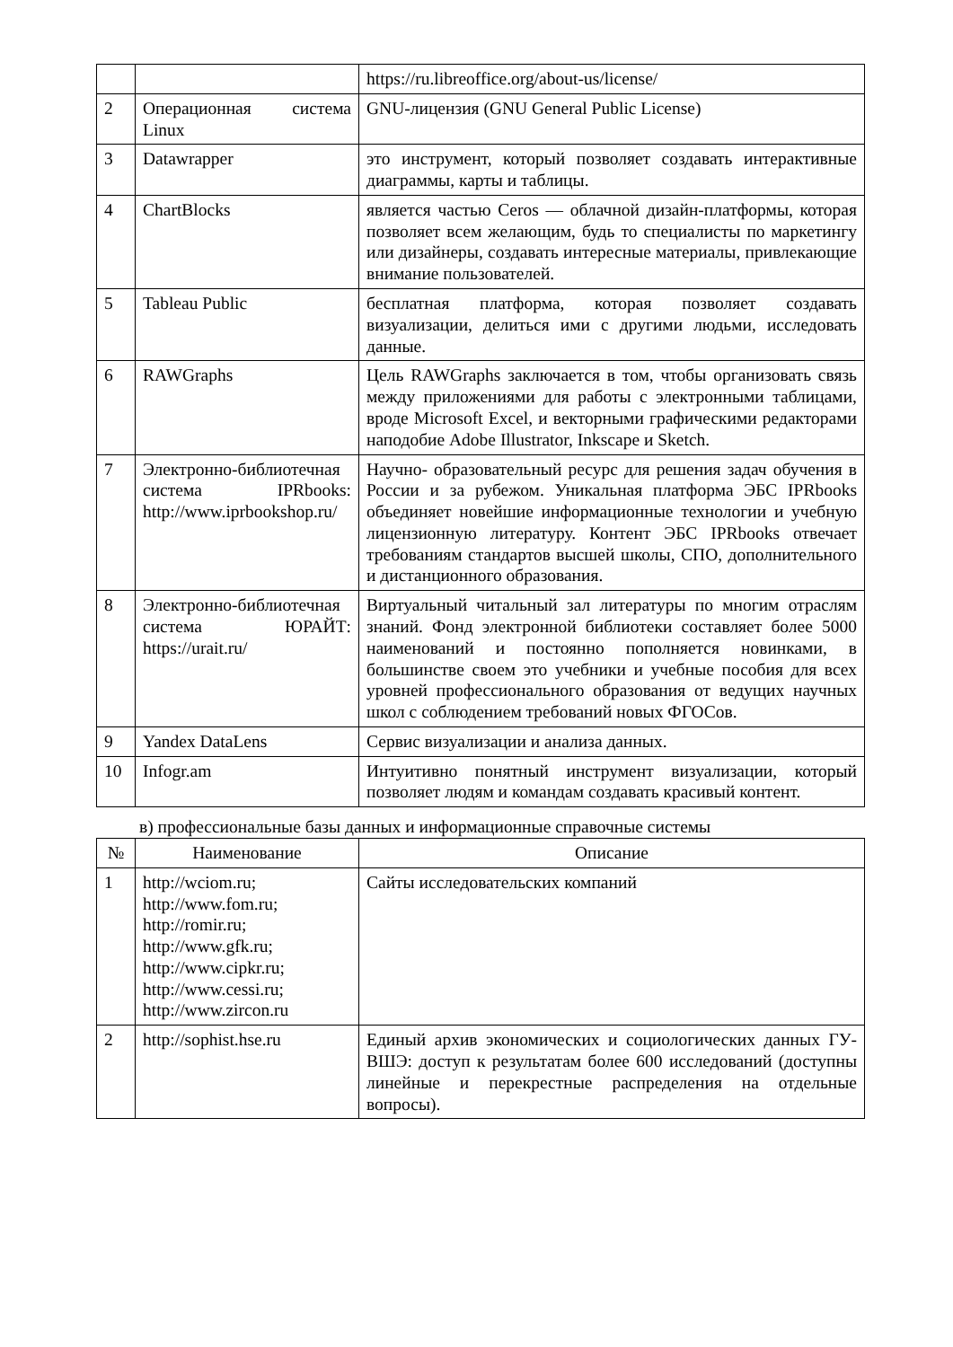| | | https://ru.libreoffice.org/about-us/license/ |
| 2 | Операционная система Linux | GNU-лицензия (GNU General Public License) |
| 3 | Datawrapper | это инструмент, который позволяет создавать интерактивные диаграммы, карты и таблицы. |
| 4 | ChartBlocks | является частью Ceros — облачной дизайн-платформы, которая позволяет всем желающим, будь то специалисты по маркетингу или дизайнеры, создавать интересные материалы, привлекающие внимание пользователей. |
| 5 | Tableau Public | бесплатная платформа, которая позволяет создавать визуализации, делиться ими с другими людьми, исследовать данные. |
| 6 | RAWGraphs | Цель RAWGraphs заключается в том, чтобы организовать связь между приложениями для работы с электронными таблицами, вроде Microsoft Excel, и векторными графическими редакторами наподобие Adobe Illustrator, Inkscape и Sketch. |
| 7 | Электронно-библиотечная система IPRbooks: http://www.iprbookshop.ru/ | Научно- образовательный ресурс для решения задач обучения в России и за рубежом. Уникальная платформа ЭБС IPRbooks объединяет новейшие информационные технологии и учебную лицензионную литературу. Контент ЭБС IPRbooks отвечает требованиям стандартов высшей школы, СПО, дополнительного и дистанционного образования. |
| 8 | Электронно-библиотечная система ЮРАЙТ: https://urait.ru/ | Виртуальный читальный зал литературы по многим отраслям знаний. Фонд электронной библиотеки составляет более 5000 наименований и постоянно пополняется новинками, в большинстве своем это учебники и учебные пособия для всех уровней профессионального образования от ведущих научных школ с соблюдением требований новых ФГОСов. |
| 9 | Yandex DataLens | Сервис визуализации и анализа данных. |
| 10 | Infogr.am | Интуитивно понятный инструмент визуализации, который позволяет людям и командам создавать красивый контент. |
в) профессиональные базы данных и информационные справочные системы
| № | Наименование | Описание |
| --- | --- | --- |
| 1 | http://wciom.ru; http://www.fom.ru; http://romir.ru; http://www.gfk.ru; http://www.cipkr.ru; http://www.cessi.ru; http://www.zircon.ru | Сайты исследовательских компаний |
| 2 | http://sophist.hse.ru | Единый архив экономических и социологических данных ГУ- ВШЭ: доступ к результатам более 600 исследований (доступны линейные и перекрестные распределения на отдельные вопросы). |